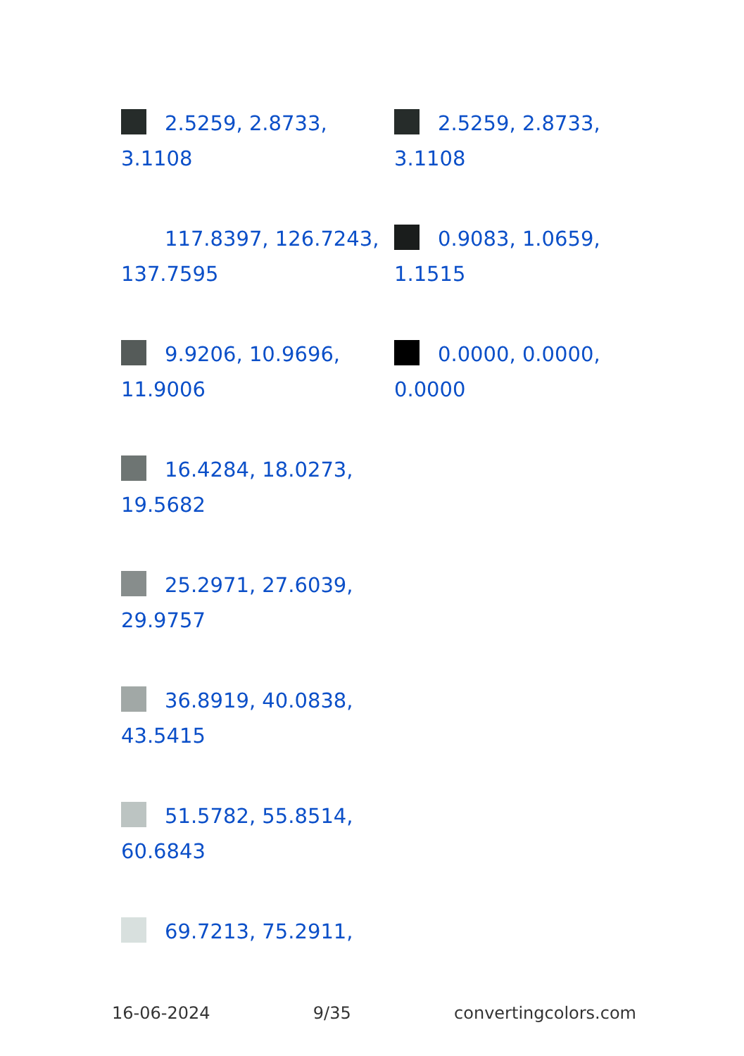2.5259, 2.8733, 3.1108
2.5259, 2.8733, 3.1108
117.8397, 126.7243, 137.7595
0.9083, 1.0659, 1.1515
9.9206, 10.9696, 11.9006
0.0000, 0.0000, 0.0000
16.4284, 18.0273, 19.5682
25.2971, 27.6039, 29.9757
36.8919, 40.0838, 43.5415
51.5782, 55.8514, 60.6843
69.7213, 75.2911,
16-06-2024 9/35 convertingcolors.com